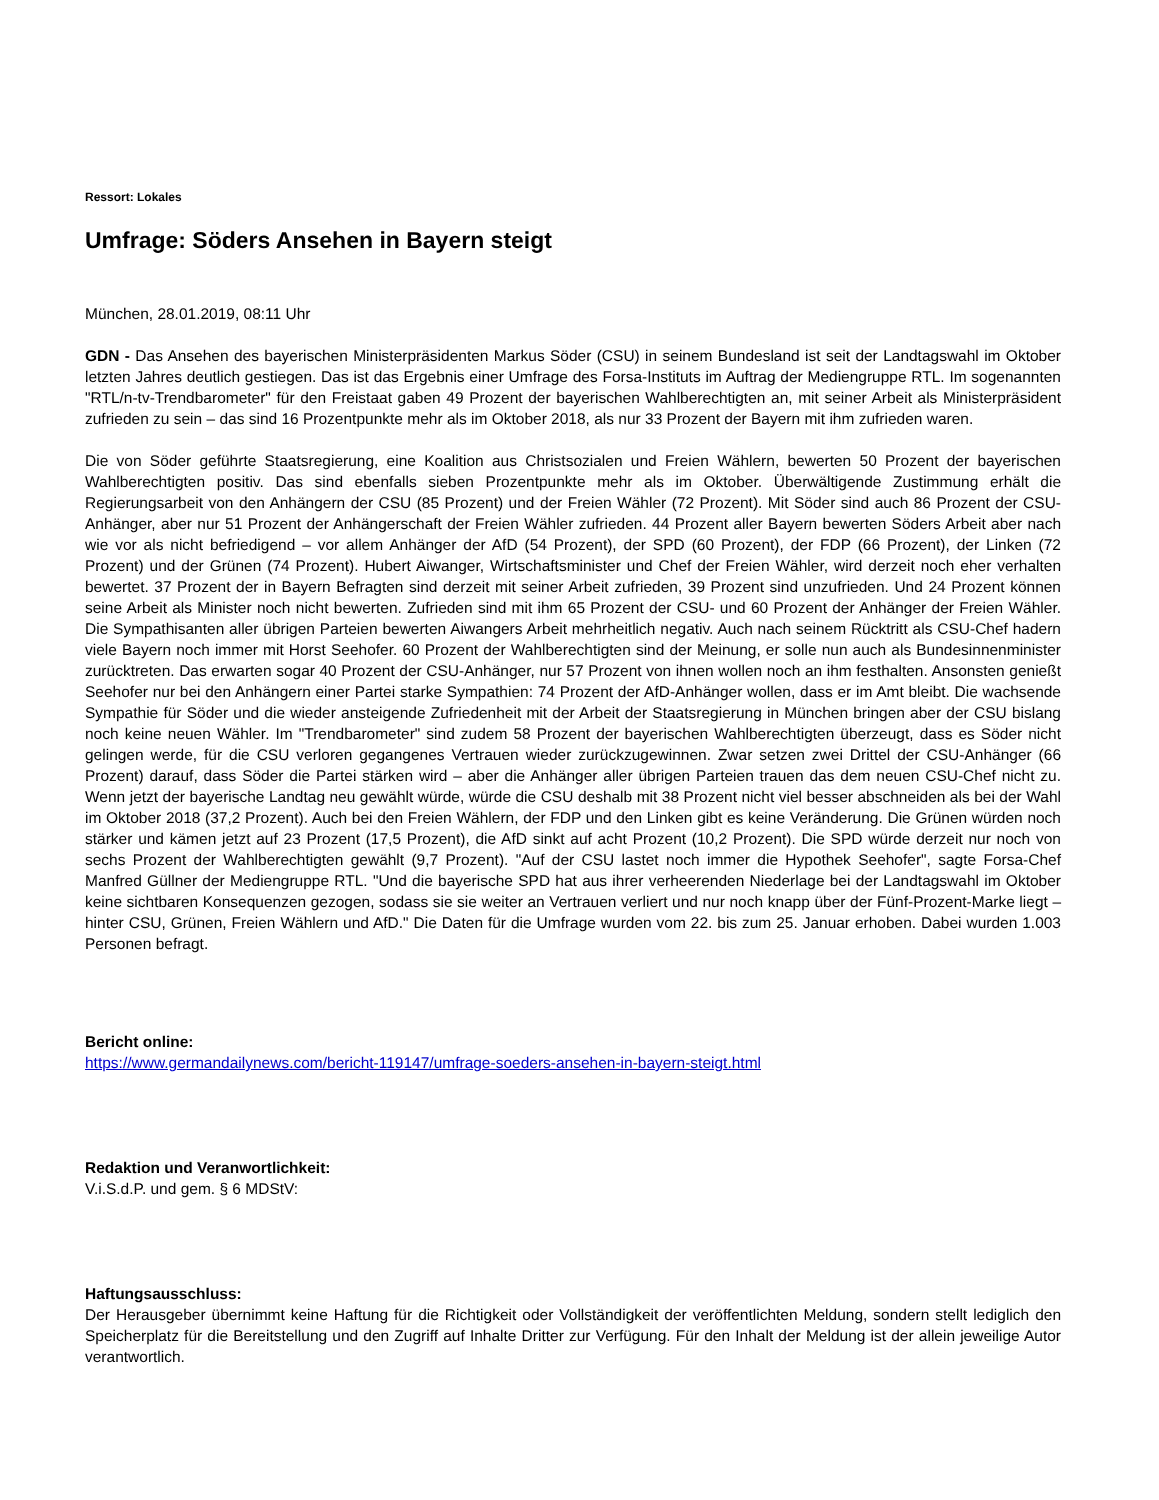Ressort: Lokales
Umfrage: Söders Ansehen in Bayern steigt
München, 28.01.2019, 08:11 Uhr
GDN - Das Ansehen des bayerischen Ministerpräsidenten Markus Söder (CSU) in seinem Bundesland ist seit der Landtagswahl im Oktober letzten Jahres deutlich gestiegen. Das ist das Ergebnis einer Umfrage des Forsa-Instituts im Auftrag der Mediengruppe RTL. Im sogenannten "RTL/n-tv-Trendbarometer" für den Freistaat gaben 49 Prozent der bayerischen Wahlberechtigten an, mit seiner Arbeit als Ministerpräsident zufrieden zu sein – das sind 16 Prozentpunkte mehr als im Oktober 2018, als nur 33 Prozent der Bayern mit ihm zufrieden waren.
Die von Söder geführte Staatsregierung, eine Koalition aus Christsozialen und Freien Wählern, bewerten 50 Prozent der bayerischen Wahlberechtigten positiv. Das sind ebenfalls sieben Prozentpunkte mehr als im Oktober. Überwältigende Zustimmung erhält die Regierungsarbeit von den Anhängern der CSU (85 Prozent) und der Freien Wähler (72 Prozent). Mit Söder sind auch 86 Prozent der CSU-Anhänger, aber nur 51 Prozent der Anhängerschaft der Freien Wähler zufrieden. 44 Prozent aller Bayern bewerten Söders Arbeit aber nach wie vor als nicht befriedigend – vor allem Anhänger der AfD (54 Prozent), der SPD (60 Prozent), der FDP (66 Prozent), der Linken (72 Prozent) und der Grünen (74 Prozent). Hubert Aiwanger, Wirtschaftsminister und Chef der Freien Wähler, wird derzeit noch eher verhalten bewertet. 37 Prozent der in Bayern Befragten sind derzeit mit seiner Arbeit zufrieden, 39 Prozent sind unzufrieden. Und 24 Prozent können seine Arbeit als Minister noch nicht bewerten. Zufrieden sind mit ihm 65 Prozent der CSU- und 60 Prozent der Anhänger der Freien Wähler. Die Sympathisanten aller übrigen Parteien bewerten Aiwangers Arbeit mehrheitlich negativ. Auch nach seinem Rücktritt als CSU-Chef hadern viele Bayern noch immer mit Horst Seehofer. 60 Prozent der Wahlberechtigten sind der Meinung, er solle nun auch als Bundesinnenminister zurücktreten. Das erwarten sogar 40 Prozent der CSU-Anhänger, nur 57 Prozent von ihnen wollen noch an ihm festhalten. Ansonsten genießt Seehofer nur bei den Anhängern einer Partei starke Sympathien: 74 Prozent der AfD-Anhänger wollen, dass er im Amt bleibt. Die wachsende Sympathie für Söder und die wieder ansteigende Zufriedenheit mit der Arbeit der Staatsregierung in München bringen aber der CSU bislang noch keine neuen Wähler. Im "Trendbarometer" sind zudem 58 Prozent der bayerischen Wahlberechtigten überzeugt, dass es Söder nicht gelingen werde, für die CSU verloren gegangenes Vertrauen wieder zurückzugewinnen. Zwar setzen zwei Drittel der CSU-Anhänger (66 Prozent) darauf, dass Söder die Partei stärken wird – aber die Anhänger aller übrigen Parteien trauen das dem neuen CSU-Chef nicht zu. Wenn jetzt der bayerische Landtag neu gewählt würde, würde die CSU deshalb mit 38 Prozent nicht viel besser abschneiden als bei der Wahl im Oktober 2018 (37,2 Prozent). Auch bei den Freien Wählern, der FDP und den Linken gibt es keine Veränderung. Die Grünen würden noch stärker und kämen jetzt auf 23 Prozent (17,5 Prozent), die AfD sinkt auf acht Prozent (10,2 Prozent). Die SPD würde derzeit nur noch von sechs Prozent der Wahlberechtigten gewählt (9,7 Prozent). "Auf der CSU lastet noch immer die Hypothek Seehofer", sagte Forsa-Chef Manfred Güllner der Mediengruppe RTL. "Und die bayerische SPD hat aus ihrer verheerenden Niederlage bei der Landtagswahl im Oktober keine sichtbaren Konsequenzen gezogen, sodass sie sie weiter an Vertrauen verliert und nur noch knapp über der Fünf-Prozent-Marke liegt – hinter CSU, Grünen, Freien Wählern und AfD." Die Daten für die Umfrage wurden vom 22. bis zum 25. Januar erhoben. Dabei wurden 1.003 Personen befragt.
Bericht online:
https://www.germandailynews.com/bericht-119147/umfrage-soeders-ansehen-in-bayern-steigt.html
Redaktion und Veranwortlichkeit:
V.i.S.d.P. und gem. § 6 MDStV:
Haftungsausschluss:
Der Herausgeber übernimmt keine Haftung für die Richtigkeit oder Vollständigkeit der veröffentlichten Meldung, sondern stellt lediglich den Speicherplatz für die Bereitstellung und den Zugriff auf Inhalte Dritter zur Verfügung. Für den Inhalt der Meldung ist der allein jeweilige Autor verantwortlich.